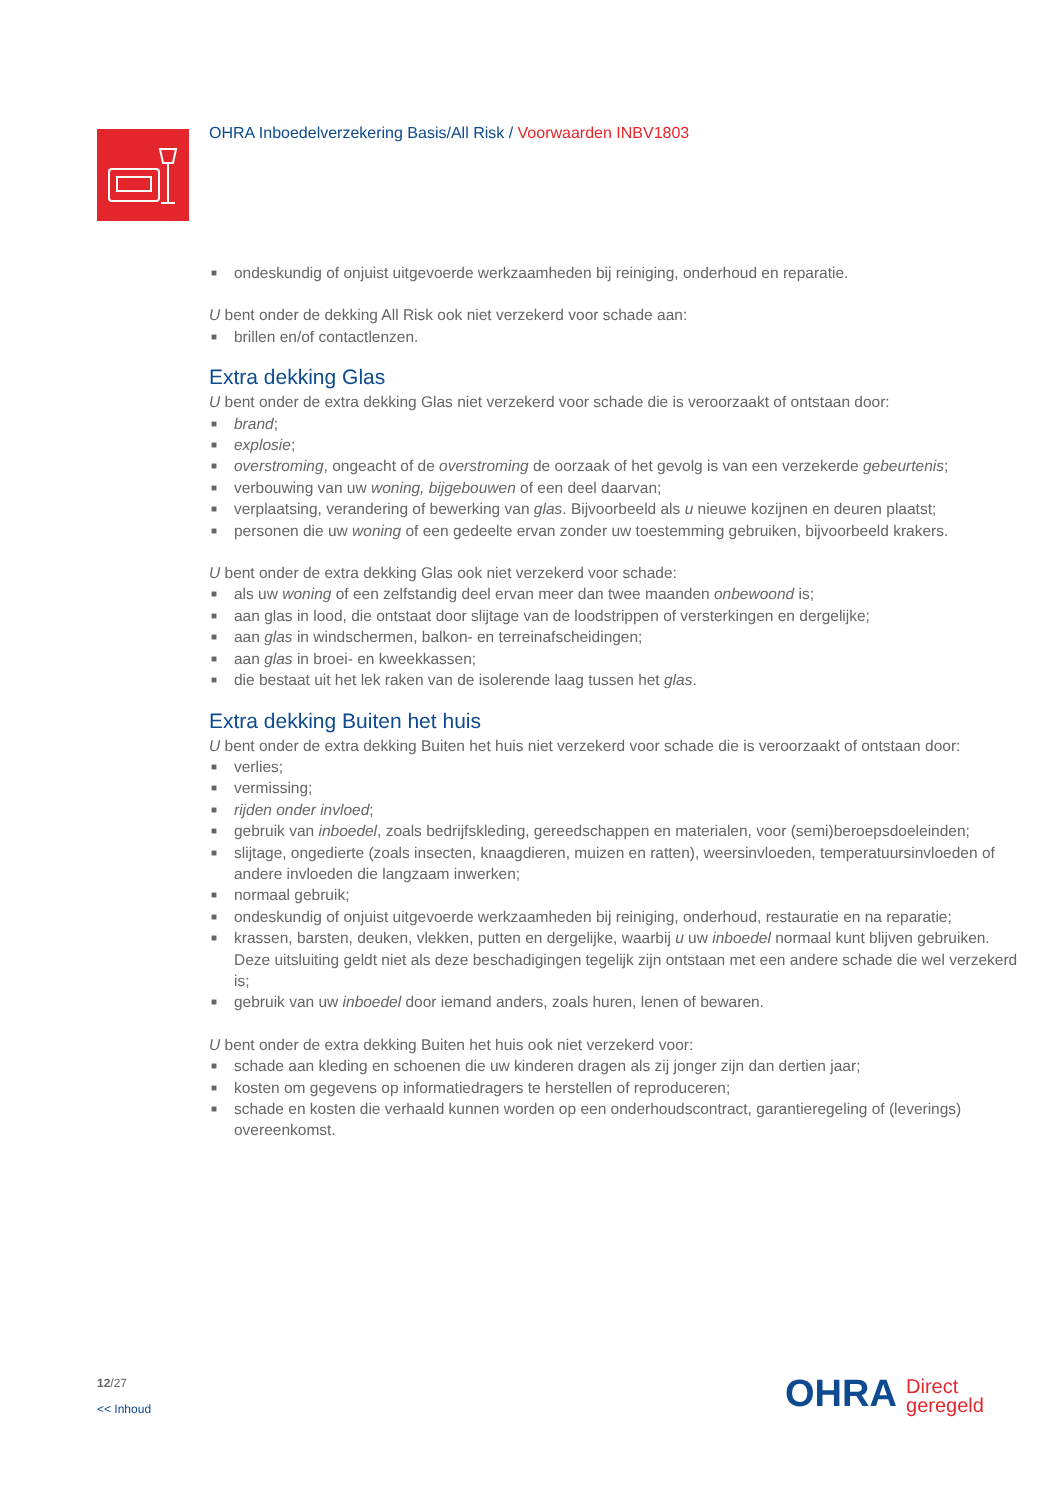OHRA Inboedelverzekering Basis/All Risk / Voorwaarden INBV1803
■ ondeskundig of onjuist uitgevoerde werkzaamheden bij reiniging, onderhoud en reparatie.
U bent onder de dekking All Risk ook niet verzekerd voor schade aan:
■ brillen en/of contactlenzen.
Extra dekking Glas
U bent onder de extra dekking Glas niet verzekerd voor schade die is veroorzaakt of ontstaan door:
■ brand;
■ explosie;
■ overstroming, ongeacht of de overstroming de oorzaak of het gevolg is van een verzekerde gebeurtenis;
■ verbouwing van uw woning, bijgebouwen of een deel daarvan;
■ verplaatsing, verandering of bewerking van glas. Bijvoorbeeld als u nieuwe kozijnen en deuren plaatst;
■ personen die uw woning of een gedeelte ervan zonder uw toestemming gebruiken, bijvoorbeeld krakers.
U bent onder de extra dekking Glas ook niet verzekerd voor schade:
■ als uw woning of een zelfstandig deel ervan meer dan twee maanden onbewoond is;
■ aan glas in lood, die ontstaat door slijtage van de loodstrippen of versterkingen en dergelijke;
■ aan glas in windschermen, balkon- en terreinafscheidingen;
■ aan glas in broei- en kweekkassen;
■ die bestaat uit het lek raken van de isolerende laag tussen het glas.
Extra dekking Buiten het huis
U bent onder de extra dekking Buiten het huis niet verzekerd voor schade die is veroorzaakt of ontstaan door:
■ verlies;
■ vermissing;
■ rijden onder invloed;
■ gebruik van inboedel, zoals bedrijfskleding, gereedschappen en materialen, voor (semi)beroepsdoeleinden;
■ slijtage, ongedierte (zoals insecten, knaagdieren, muizen en ratten), weersinvloeden, temperatuursinvloeden of andere invloeden die langzaam inwerken;
■ normaal gebruik;
■ ondeskundig of onjuist uitgevoerde werkzaamheden bij reiniging, onderhoud, restauratie en na reparatie;
■ krassen, barsten, deuken, vlekken, putten en dergelijke, waarbij u uw inboedel normaal kunt blijven gebruiken. Deze uitsluiting geldt niet als deze beschadigingen tegelijk zijn ontstaan met een andere schade die wel verzekerd is;
■ gebruik van uw inboedel door iemand anders, zoals huren, lenen of bewaren.
U bent onder de extra dekking Buiten het huis ook niet verzekerd voor:
■ schade aan kleding en schoenen die uw kinderen dragen als zij jonger zijn dan dertien jaar;
■ kosten om gegevens op informatiedragers te herstellen of reproduceren;
■ schade en kosten die verhaald kunnen worden op een onderhoudscontract, garantieregeling of (leverings) overeenkomst.
12/27
<< Inhoud
OHRA Direct
geregeld